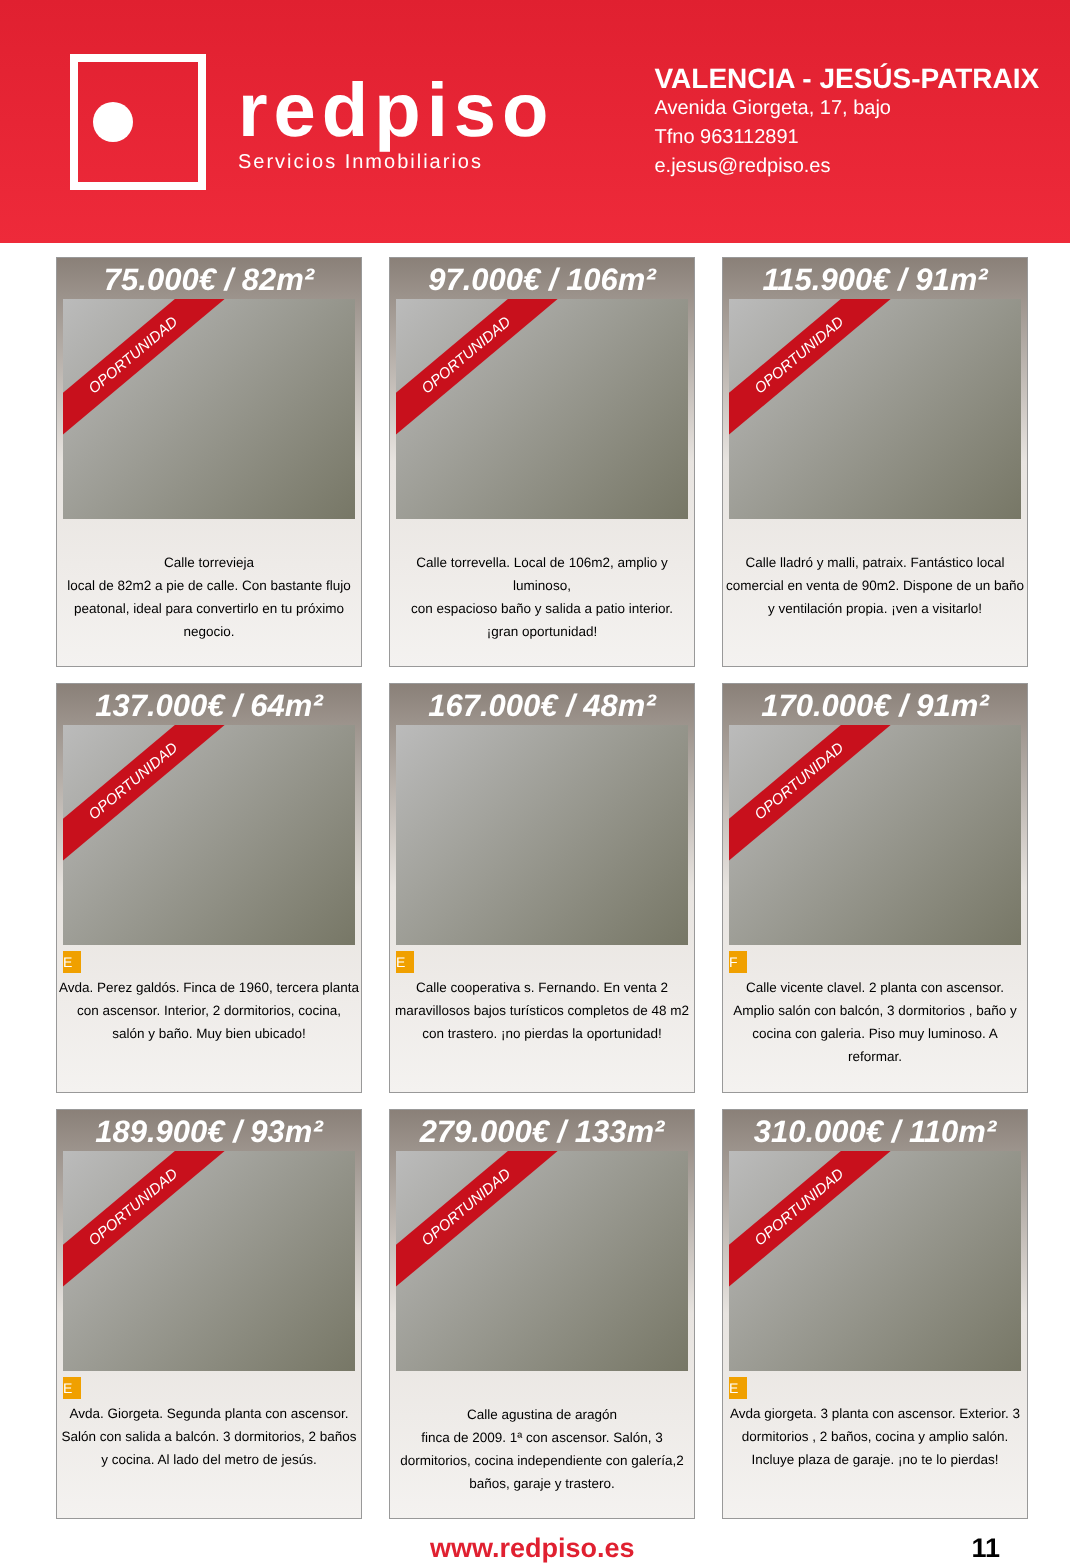redpiso
Servicios Inmobiliarios
VALENCIA - JESÚS-PATRAIX
Avenida Giorgeta, 17, bajo
Tfno 963112891
e.jesus@redpiso.es
75.000€ / 82m²
OPORTUNIDAD
Calle torrevieja
local de 82m2 a pie de calle. Con bastante flujo peatonal, ideal para convertirlo en tu próximo negocio.
97.000€ / 106m²
OPORTUNIDAD
Calle torrevella. Local de 106m2, amplio y luminoso,
con espacioso baño y salida a patio interior.
¡gran oportunidad!
115.900€ / 91m²
OPORTUNIDAD
Calle lladró y malli, patraix. Fantástico local comercial en venta de 90m2. Dispone de un baño y ventilación propia. ¡ven a visitarlo!
137.000€ / 64m²
OPORTUNIDAD
E
Avda. Perez galdós. Finca de 1960, tercera planta con ascensor. Interior, 2 dormitorios, cocina, salón y baño. Muy bien ubicado!
167.000€ / 48m²
E
Calle cooperativa s. Fernando. En venta 2 maravillosos bajos turísticos completos de 48 m2 con trastero. ¡no pierdas la oportunidad!
170.000€ / 91m²
OPORTUNIDAD
F
Calle vicente clavel. 2 planta con ascensor. Amplio salón con balcón, 3 dormitorios , baño y cocina con galeria. Piso muy luminoso. A reformar.
189.900€ / 93m²
OPORTUNIDAD
E
Avda. Giorgeta. Segunda planta con ascensor. Salón con salida a balcón. 3 dormitorios, 2 baños y cocina. Al lado del metro de jesús.
279.000€ / 133m²
OPORTUNIDAD
Calle agustina de aragón
finca de 2009. 1ª con ascensor. Salón, 3 dormitorios, cocina independiente con galería,2 baños, garaje y trastero.
310.000€ / 110m²
OPORTUNIDAD
E
Avda giorgeta. 3 planta con ascensor. Exterior. 3 dormitorios , 2 baños, cocina y amplio salón. Incluye plaza de garaje. ¡no te lo pierdas!
www.redpiso.es 11